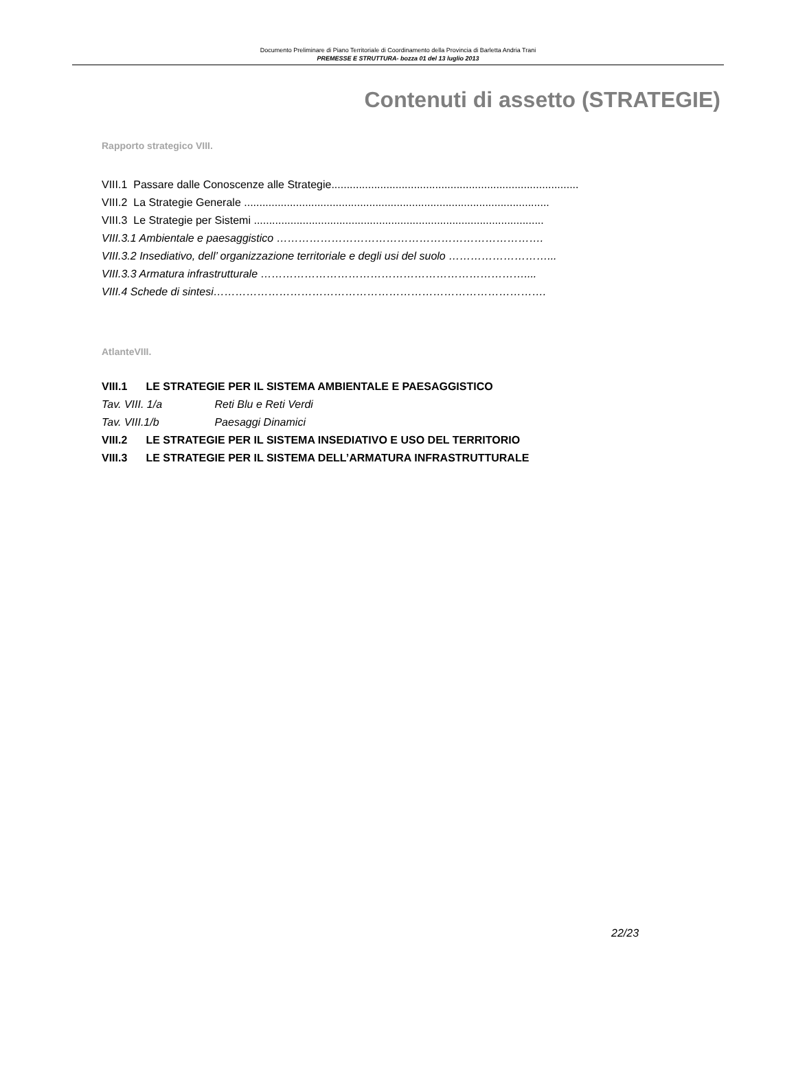Documento Preliminare di Piano Territoriale di Coordinamento della Provincia di Barletta Andria Trani
PREMESSE E STRUTTURA- bozza 01 del 13 luglio 2013
Contenuti di assetto (STRATEGIE)
Rapporto strategico VIII.
VIII.1 Passare dalle Conoscenze alle Strategie.................................................................................
VIII.2 La Strategie Generale ....................................................................................................
VIII.3 Le Strategie per Sistemi ...............................................................................................
VIII.3.1 Ambientale e paesaggistico ……………………………………………………………….
VIII.3.2 Insediativo, dell’ organizzazione territoriale e degli usi del suolo ………………………...
VIII.3.3 Armatura infrastrutturale ………………………………………………………………....
VIII.4 Schede di sintesi……………………………………………………………………………….
AtlanteVIII.
VIII.1 LE STRATEGIE PER IL SISTEMA AMBIENTALE E PAESAGGISTICO
Tav. VIII. 1/a Reti Blu e Reti Verdi
Tav. VIII.1/b Paesaggi Dinamici
VIII.2 LE STRATEGIE PER IL SISTEMA INSEDIATIVO E USO DEL TERRITORIO
VIII.3 LE STRATEGIE PER IL SISTEMA DELL’ARMATURA INFRASTRUTTURALE
22/23